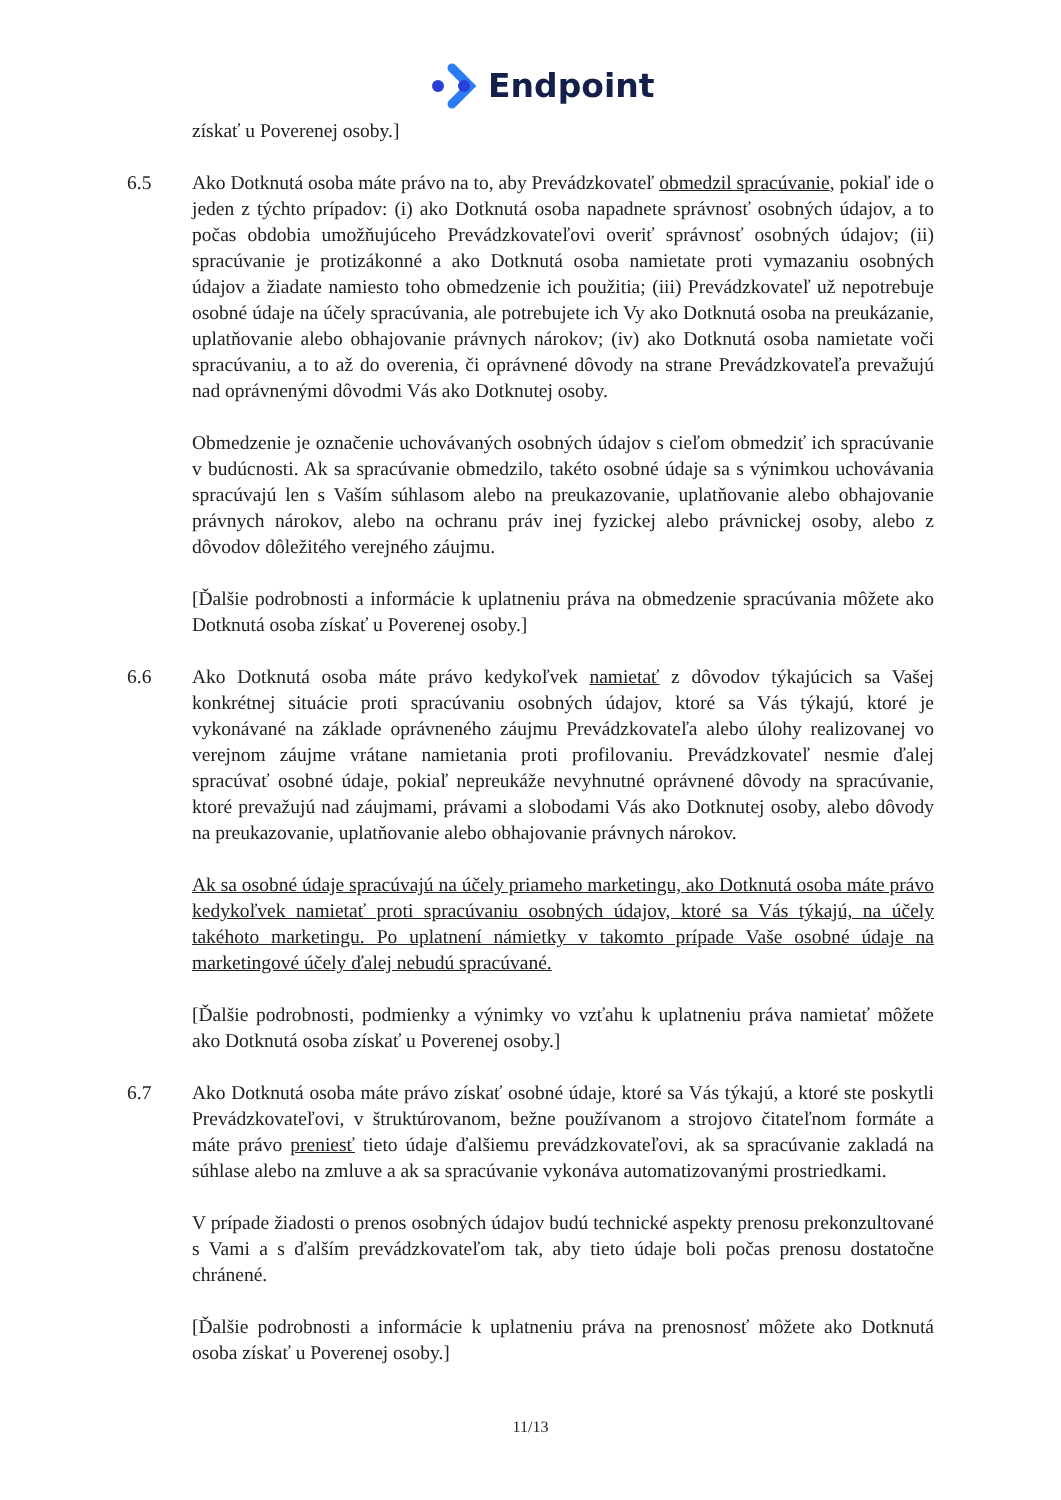Endpoint
získať u Poverenej osoby.]
6.5 Ako Dotknutá osoba máte právo na to, aby Prevádzkovateľ obmedzil spracúvanie, pokiaľ ide o jeden z týchto prípadov: (i) ako Dotknutá osoba napadnete správnosť osobných údajov, a to počas obdobia umožňujúceho Prevádzkovateľovi overiť správnosť osobných údajov; (ii) spracúvanie je protizákonné a ako Dotknutá osoba namietate proti vymazaniu osobných údajov a žiadate namiesto toho obmedzenie ich použitia; (iii) Prevádzkovateľ už nepotrebuje osobné údaje na účely spracúvania, ale potrebujete ich Vy ako Dotknutá osoba na preukázanie, uplatňovanie alebo obhajovanie právnych nárokov; (iv) ako Dotknutá osoba namietate voči spracúvaniu, a to až do overenia, či oprávnené dôvody na strane Prevádzkovateľa prevažujú nad oprávnenými dôvodmi Vás ako Dotknutej osoby.
Obmedzenie je označenie uchovávaných osobných údajov s cieľom obmedziť ich spracúvanie v budúcnosti. Ak sa spracúvanie obmedzilo, takéto osobné údaje sa s výnimkou uchovávania spracúvajú len s Vaším súhlasom alebo na preukazovanie, uplatňovanie alebo obhajovanie právnych nárokov, alebo na ochranu práv inej fyzickej alebo právnickej osoby, alebo z dôvodov dôležitého verejného záujmu.
[Ďalšie podrobnosti a informácie k uplatneniu práva na obmedzenie spracúvania môžete ako Dotknutá osoba získať u Poverenej osoby.]
6.6 Ako Dotknutá osoba máte právo kedykoľvek namietať z dôvodov týkajúcich sa Vašej konkrétnej situácie proti spracúvaniu osobných údajov, ktoré sa Vás týkajú, ktoré je vykonávané na základe oprávneného záujmu Prevádzkovateľa alebo úlohy realizovanej vo verejnom záujme vrátane namietania proti profilovaniu. Prevádzkovateľ nesmie ďalej spracúvať osobné údaje, pokiaľ nepreukáže nevyhnutné oprávnené dôvody na spracúvanie, ktoré prevažujú nad záujmami, právami a slobodami Vás ako Dotknutej osoby, alebo dôvody na preukazovanie, uplatňovanie alebo obhajovanie právnych nárokov.
Ak sa osobné údaje spracúvajú na účely priameho marketingu, ako Dotknutá osoba máte právo kedykoľvek namietať proti spracúvaniu osobných údajov, ktoré sa Vás týkajú, na účely takéhoto marketingu. Po uplatnení námietky v takomto prípade Vaše osobné údaje na marketingové účely ďalej nebudú spracúvané.
[Ďalšie podrobnosti, podmienky a výnimky vo vzťahu k uplatneniu práva namietať môžete ako Dotknutá osoba získať u Poverenej osoby.]
6.7 Ako Dotknutá osoba máte právo získať osobné údaje, ktoré sa Vás týkajú, a ktoré ste poskytli Prevádzkovateľovi, v štruktúrovanom, bežne používanom a strojovo čitateľnom formáte a máte právo preniesť tieto údaje ďalšiemu prevádzkovateľovi, ak sa spracúvanie zakladá na súhlase alebo na zmluve a ak sa spracúvanie vykonáva automatizovanými prostriedkami.
V prípade žiadosti o prenos osobných údajov budú technické aspekty prenosu prekonzultované s Vami a s ďalším prevádzkovateľom tak, aby tieto údaje boli počas prenosu dostatočne chránené.
[Ďalšie podrobnosti a informácie k uplatneniu práva na prenosnosť môžete ako Dotknutá osoba získať u Poverenej osoby.]
11/13